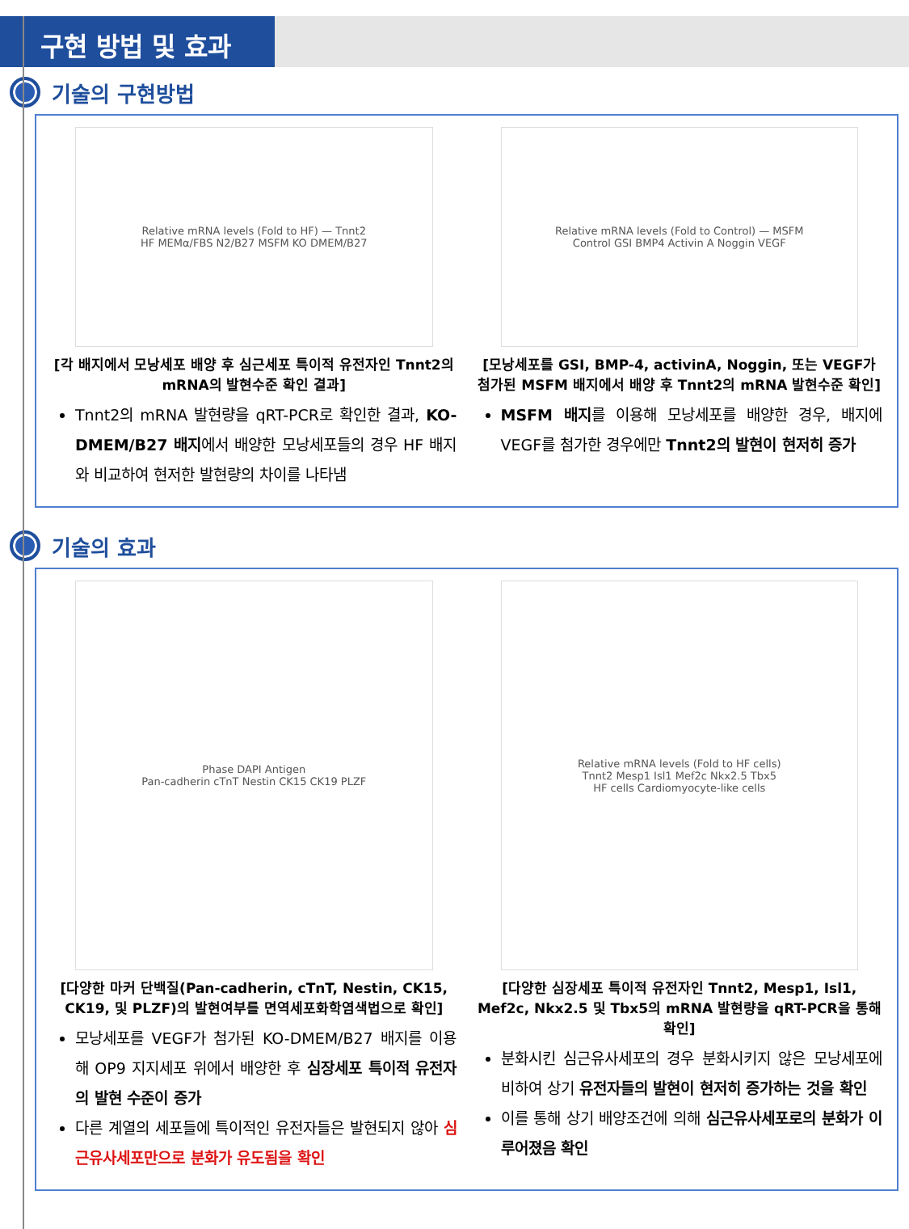구현 방법 및 효과
기술의 구현방법
Relative mRNA levels (Fold to HF) — Tnnt2
HF MEMα/FBS N2/B27 MSFM KO DMEM/B27
[각 배지에서 모낭세포 배양 후 심근세포 특이적 유전자인 Tnnt2의 mRNA의 발현수준 확인 결과]
Tnnt2의 mRNA 발현량을 qRT-PCR로 확인한 결과, KO-DMEM/B27 배지에서 배양한 모낭세포들의 경우 HF 배지와 비교하여 현저한 발현량의 차이를 나타냄
Relative mRNA levels (Fold to Control) — MSFM
Control GSI BMP4 Activin A Noggin VEGF
[모낭세포를 GSI, BMP-4, activinA, Noggin, 또는 VEGF가 첨가된 MSFM 배지에서 배양 후 Tnnt2의 mRNA 발현수준 확인]
MSFM 배지를 이용해 모낭세포를 배양한 경우, 배지에 VEGF를 첨가한 경우에만 Tnnt2의 발현이 현저히 증가
기술의 효과
Phase DAPI Antigen
Pan-cadherin cTnT Nestin CK15 CK19 PLZF
[다양한 마커 단백질(Pan-cadherin, cTnT, Nestin, CK15, CK19, 및 PLZF)의 발현여부를 면역세포화학염색법으로 확인]
모낭세포를 VEGF가 첨가된 KO-DMEM/B27 배지를 이용해 OP9 지지세포 위에서 배양한 후 심장세포 특이적 유전자의 발현 수준이 증가
다른 계열의 세포들에 특이적인 유전자들은 발현되지 않아 심근유사세포만으로 분화가 유도됨을 확인
Relative mRNA levels (Fold to HF cells)
Tnnt2 Mesp1 Isl1 Mef2c Nkx2.5 Tbx5
HF cells Cardiomyocyte-like cells
[다양한 심장세포 특이적 유전자인 Tnnt2, Mesp1, Isl1, Mef2c, Nkx2.5 및 Tbx5의 mRNA 발현량을 qRT-PCR을 통해 확인]
분화시킨 심근유사세포의 경우 분화시키지 않은 모낭세포에 비하여 상기 유전자들의 발현이 현저히 증가하는 것을 확인
이를 통해 상기 배양조건에 의해 심근유사세포로의 분화가 이루어졌음 확인